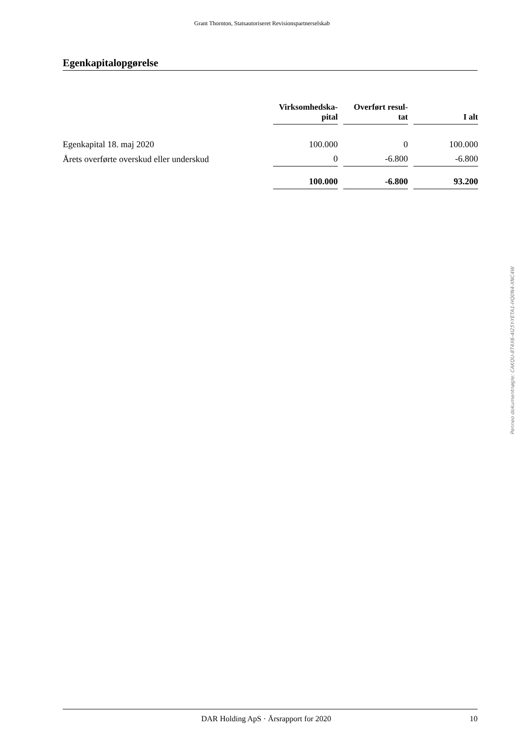Grant Thornton, Statsautoriseret Revisionspartnerselskab
Egenkapitalopgørelse
| | Virksomhedska- pital | | Overført resul- tat | | I alt |
| --- | --- | --- | --- | --- | --- |
| Egenkapital 18. maj 2020 | 100.000 | | 0 | | 100.000 |
| Årets overførte overskud eller underskud | 0 | | -6.800 | | -6.800 |
| | 100.000 | | -6.800 | | 93.200 |
Penneo dokumentnøgle: CAKQU-8T4X6-4I25Y-YETA1-HQ0N4-XNC4W
DAR Holding ApS · Årsrapport for 2020 10